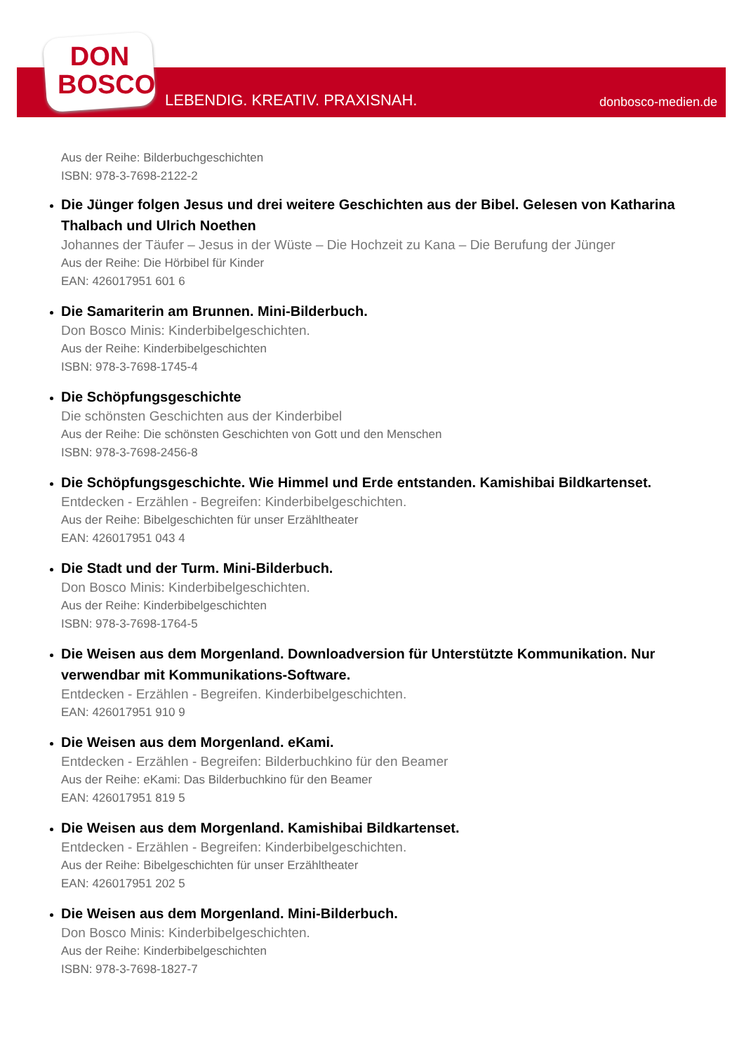DON
BOSCO
LEBENDIG. KREATIV. PRAXISNAH. donbosco-medien.de
Aus der Reihe: Bilderbuchgeschichten
ISBN: 978-3-7698-2122-2
Die Jünger folgen Jesus und drei weitere Geschichten aus der Bibel. Gelesen von Katharina Thalbach und Ulrich Noethen
Johannes der Täufer – Jesus in der Wüste – Die Hochzeit zu Kana – Die Berufung der Jünger
Aus der Reihe: Die Hörbibel für Kinder
EAN: 426017951 601 6
Die Samariterin am Brunnen. Mini-Bilderbuch.
Don Bosco Minis: Kinderbibelgeschichten.
Aus der Reihe: Kinderbibelgeschichten
ISBN: 978-3-7698-1745-4
Die Schöpfungsgeschichte
Die schönsten Geschichten aus der Kinderbibel
Aus der Reihe: Die schönsten Geschichten von Gott und den Menschen
ISBN: 978-3-7698-2456-8
Die Schöpfungsgeschichte. Wie Himmel und Erde entstanden. Kamishibai Bildkartenset.
Entdecken - Erzählen - Begreifen: Kinderbibelgeschichten.
Aus der Reihe: Bibelgeschichten für unser Erzähltheater
EAN: 426017951 043 4
Die Stadt und der Turm. Mini-Bilderbuch.
Don Bosco Minis: Kinderbibelgeschichten.
Aus der Reihe: Kinderbibelgeschichten
ISBN: 978-3-7698-1764-5
Die Weisen aus dem Morgenland. Downloadversion für Unterstützte Kommunikation. Nur verwendbar mit Kommunikations-Software.
Entdecken - Erzählen - Begreifen. Kinderbibelgeschichten.
EAN: 426017951 910 9
Die Weisen aus dem Morgenland. eKami.
Entdecken - Erzählen - Begreifen: Bilderbuchkino für den Beamer
Aus der Reihe: eKami: Das Bilderbuchkino für den Beamer
EAN: 426017951 819 5
Die Weisen aus dem Morgenland. Kamishibai Bildkartenset.
Entdecken - Erzählen - Begreifen: Kinderbibelgeschichten.
Aus der Reihe: Bibelgeschichten für unser Erzähltheater
EAN: 426017951 202 5
Die Weisen aus dem Morgenland. Mini-Bilderbuch.
Don Bosco Minis: Kinderbibelgeschichten.
Aus der Reihe: Kinderbibelgeschichten
ISBN: 978-3-7698-1827-7